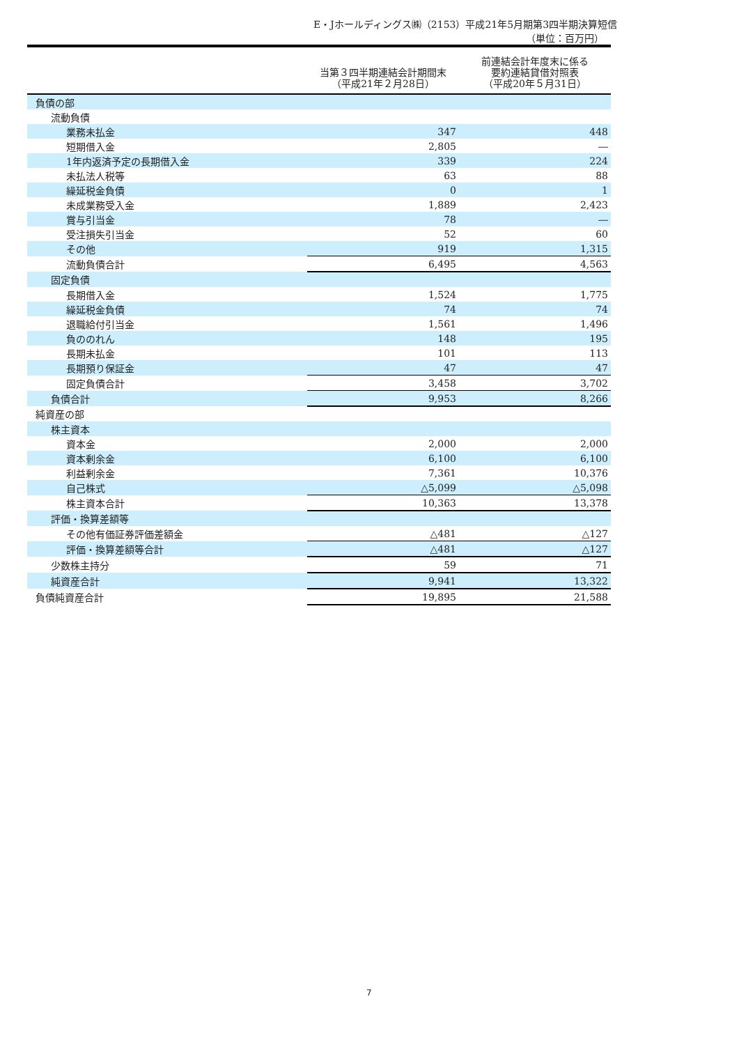E・Jホールディングス㈱（2153）平成21年5月期第3四半期決算短信
（単位：百万円）
| | 当第３四半期連結会計期間末 （平成21年２月28日） | 前連結会計年度末に係る 要約連結貸借対照表 （平成20年５月31日） |
| --- | --- | --- |
| 負債の部 | | |
| 流動負債 | | |
| 業務未払金 | 347 | 448 |
| 短期借入金 | 2,805 | ― |
| 1年内返済予定の長期借入金 | 339 | 224 |
| 未払法人税等 | 63 | 88 |
| 繰延税金負債 | 0 | 1 |
| 未成業務受入金 | 1,889 | 2,423 |
| 賞与引当金 | 78 | ― |
| 受注損失引当金 | 52 | 60 |
| その他 | 919 | 1,315 |
| 流動負債合計 | 6,495 | 4,563 |
| 固定負債 | | |
| 長期借入金 | 1,524 | 1,775 |
| 繰延税金負債 | 74 | 74 |
| 退職給付引当金 | 1,561 | 1,496 |
| 負ののれん | 148 | 195 |
| 長期未払金 | 101 | 113 |
| 長期預り保証金 | 47 | 47 |
| 固定負債合計 | 3,458 | 3,702 |
| 負債合計 | 9,953 | 8,266 |
| 純資産の部 | | |
| 株主資本 | | |
| 資本金 | 2,000 | 2,000 |
| 資本剰余金 | 6,100 | 6,100 |
| 利益剰余金 | 7,361 | 10,376 |
| 自己株式 | △5,099 | △5,098 |
| 株主資本合計 | 10,363 | 13,378 |
| 評価・換算差額等 | | |
| その他有価証券評価差額金 | △481 | △127 |
| 評価・換算差額等合計 | △481 | △127 |
| 少数株主持分 | 59 | 71 |
| 純資産合計 | 9,941 | 13,322 |
| 負債純資産合計 | 19,895 | 21,588 |
7